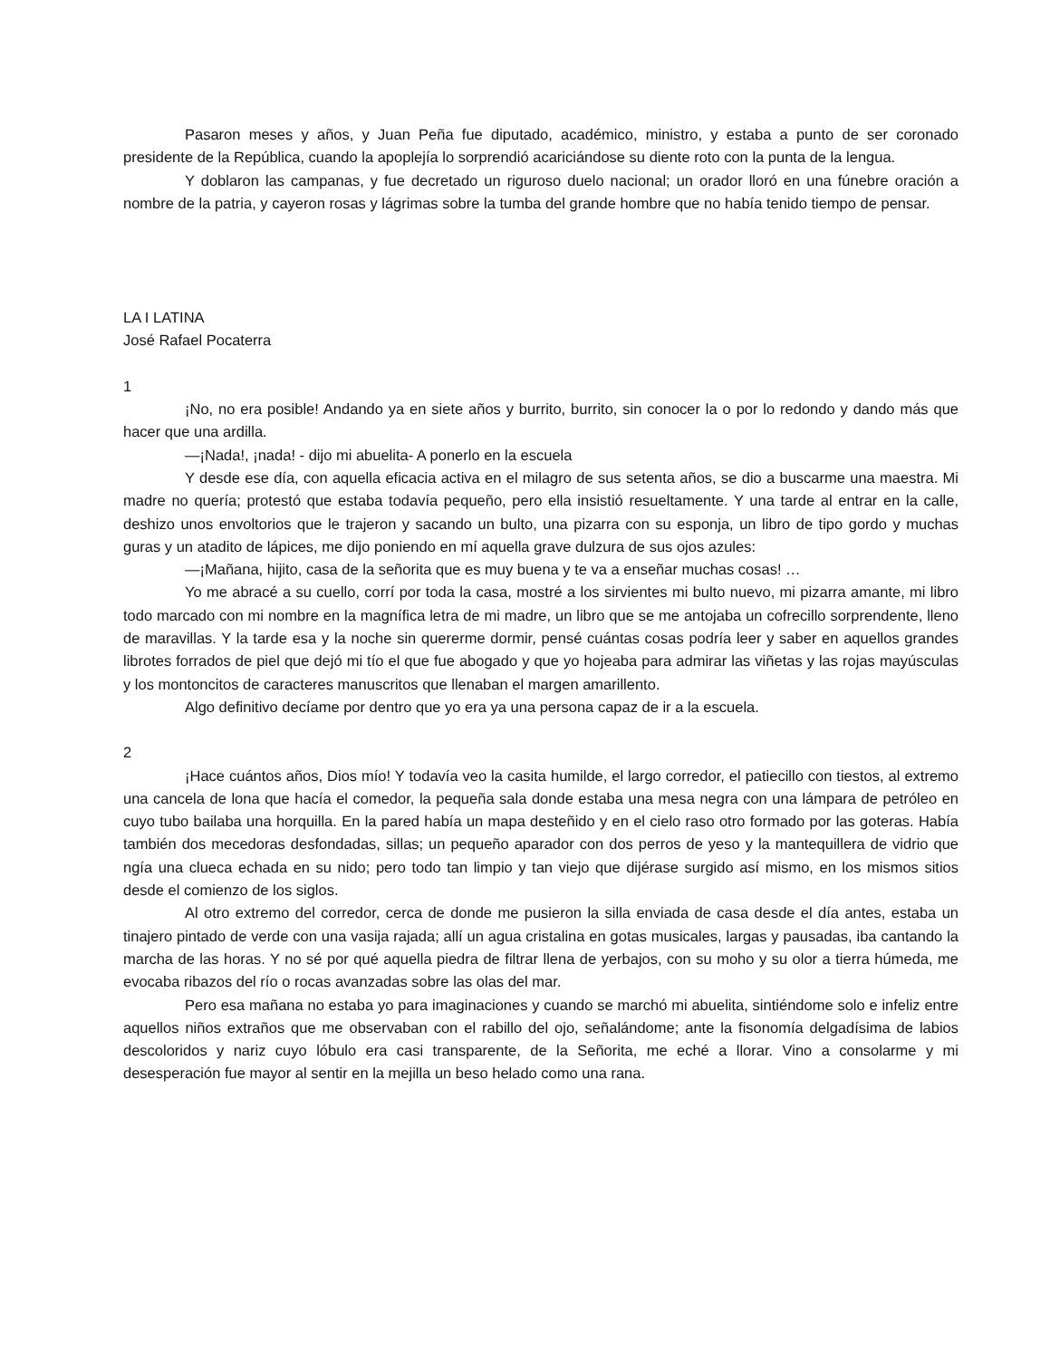Pasaron meses y años, y Juan Peña fue diputado, académico, ministro, y estaba a punto de ser coronado presidente de la República, cuando la apoplejía lo sorprendió acariciándose su diente roto con la punta de la lengua.
Y doblaron las campanas, y fue decretado un riguroso duelo nacional; un orador lloró en una fúnebre oración a nombre de la patria, y cayeron rosas y lágrimas sobre la tumba del grande hombre que no había tenido tiempo de pensar.
LA I LATINA
José Rafael Pocaterra
1
¡No, no era posible! Andando ya en siete años y burrito, burrito, sin conocer la o por lo redondo y dando más que hacer que una ardilla.
—¡Nada!, ¡nada! - dijo mi abuelita- A ponerlo en la escuela
Y desde ese día, con aquella eficacia activa en el milagro de sus setenta años, se dio a buscarme una maestra. Mi madre no quería; protestó que estaba todavía pequeño, pero ella insistió resueltamente. Y una tarde al entrar en la calle, deshizo unos envoltorios que le trajeron y sacando un bulto, una pizarra con su esponja, un libro de tipo gordo y muchas guras y un atadito de lápices, me dijo poniendo en mí aquella grave dulzura de sus ojos azules:
—¡Mañana, hijito, casa de la señorita que es muy buena y te va a enseñar muchas cosas! …
Yo me abracé a su cuello, corrí por toda la casa, mostré a los sirvientes mi bulto nuevo, mi pizarra amante, mi libro todo marcado con mi nombre en la magnífica letra de mi madre, un libro que se me antojaba un cofrecillo sorprendente, lleno de maravillas. Y la tarde esa y la noche sin quererme dormir, pensé cuántas cosas podría leer y saber en aquellos grandes librotes forrados de piel que dejó mi tío el que fue abogado y que yo hojeaba para admirar las viñetas y las rojas mayúsculas y los montoncitos de caracteres manuscritos que llenaban el margen amarillento.
Algo definitivo decíame por dentro que yo era ya una persona capaz de ir a la escuela.
2
¡Hace cuántos años, Dios mío! Y todavía veo la casita humilde, el largo corredor, el patiecillo con tiestos, al extremo una cancela de lona que hacía el comedor, la pequeña sala donde estaba una mesa negra con una lámpara de petróleo en cuyo tubo bailaba una horquilla. En la pared había un mapa desteñido y en el cielo raso otro formado por las goteras. Había también dos mecedoras desfondadas, sillas; un pequeño aparador con dos perros de yeso y la mantequillera de vidrio que ngía una clueca echada en su nido; pero todo tan limpio y tan viejo que dijérase surgido así mismo, en los mismos sitios desde el comienzo de los siglos.
Al otro extremo del corredor, cerca de donde me pusieron la silla enviada de casa desde el día antes, estaba un tinajero pintado de verde con una vasija rajada; allí un agua cristalina en gotas musicales, largas y pausadas, iba cantando la marcha de las horas. Y no sé por qué aquella piedra de filtrar llena de yerbajos, con su moho y su olor a tierra húmeda, me evocaba ribazos del río o rocas avanzadas sobre las olas del mar.
Pero esa mañana no estaba yo para imaginaciones y cuando se marchó mi abuelita, sintiéndome solo e infeliz entre aquellos niños extraños que me observaban con el rabillo del ojo, señalándome; ante la fisonomía delgadísima de labios descoloridos y nariz cuyo lóbulo era casi transparente, de la Señorita, me eché a llorar. Vino a consolarme y mi desesperación fue mayor al sentir en la mejilla un beso helado como una rana.